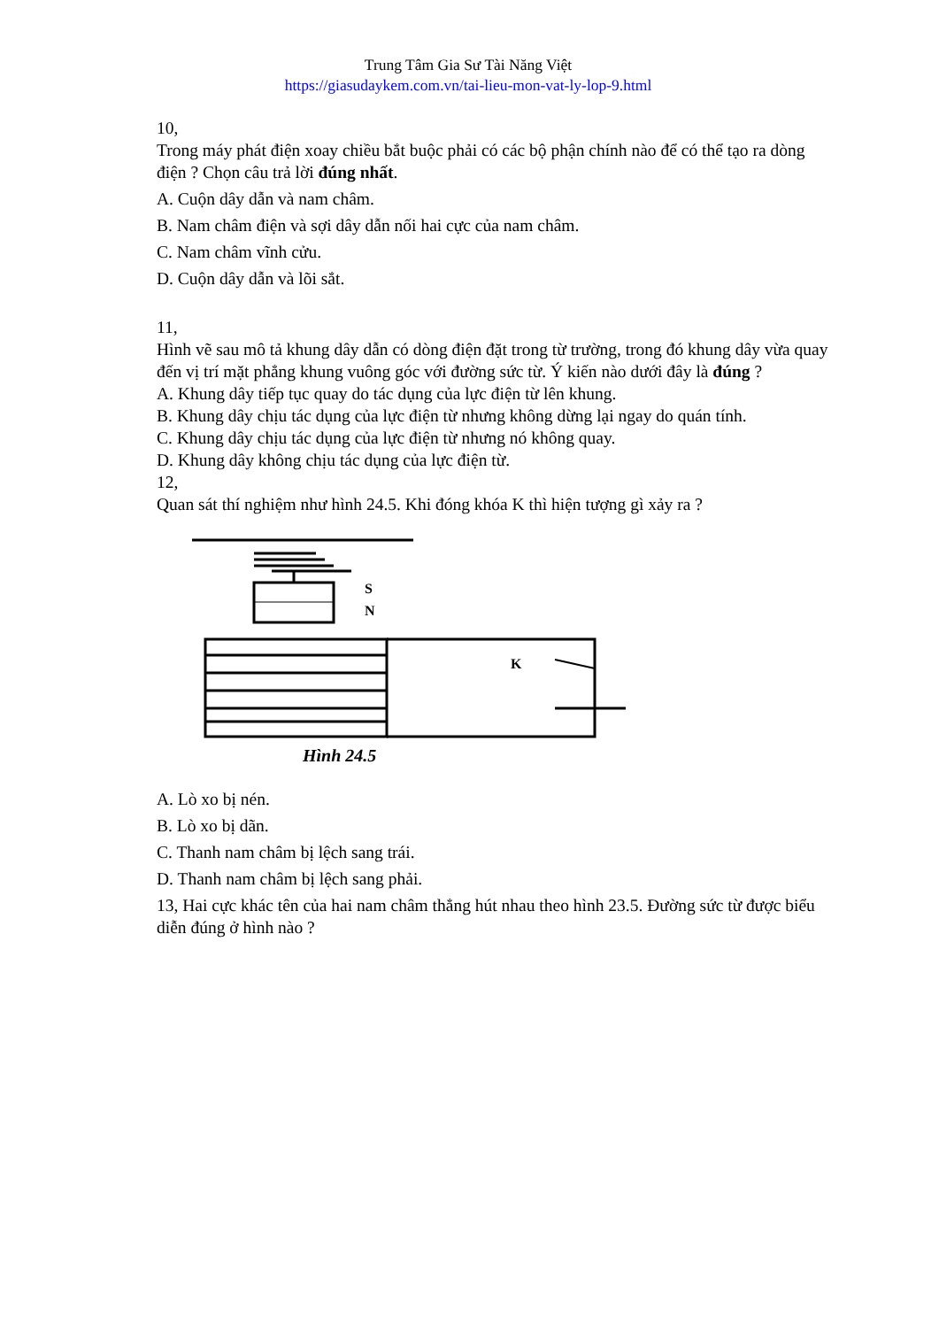Trung Tâm Gia Sư Tài Năng Việt
https://giasudaykem.com.vn/tai-lieu-mon-vat-ly-lop-9.html
10,
Trong máy phát điện xoay chiều bắt buộc phải có các bộ phận chính nào để có thể tạo ra dòng điện ? Chọn câu trả lời đúng nhất.
A. Cuộn dây dẫn và nam châm.
B. Nam châm điện và sợi dây dẫn nối hai cực của nam châm.
C. Nam châm vĩnh cửu.
D. Cuộn dây dẫn và lõi sắt.
11,
Hình vẽ sau mô tả khung dây dẫn có dòng điện đặt trong từ trường, trong đó khung dây vừa quay đến vị trí mặt phẳng khung vuông góc với đường sức từ. Ý kiến nào dưới đây là đúng ?
A. Khung dây tiếp tục quay do tác dụng của lực điện từ lên khung.
B. Khung dây chịu tác dụng của lực điện từ nhưng không dừng lại ngay do quán tính.
C. Khung dây chịu tác dụng của lực điện từ nhưng nó không quay.
D. Khung dây không chịu tác dụng của lực điện từ.
12,
Quan sát thí nghiệm như hình 24.5. Khi đóng khóa K thì hiện tượng gì xảy ra ?
S
N
K
Hình 24.5
A. Lò xo bị nén.
B. Lò xo bị dãn.
C. Thanh nam châm bị lệch sang trái.
D. Thanh nam châm bị lệch sang phải.
13, Hai cực khác tên của hai nam châm thẳng hút nhau theo hình 23.5. Đường sức từ được biểu diễn đúng ở hình nào ?